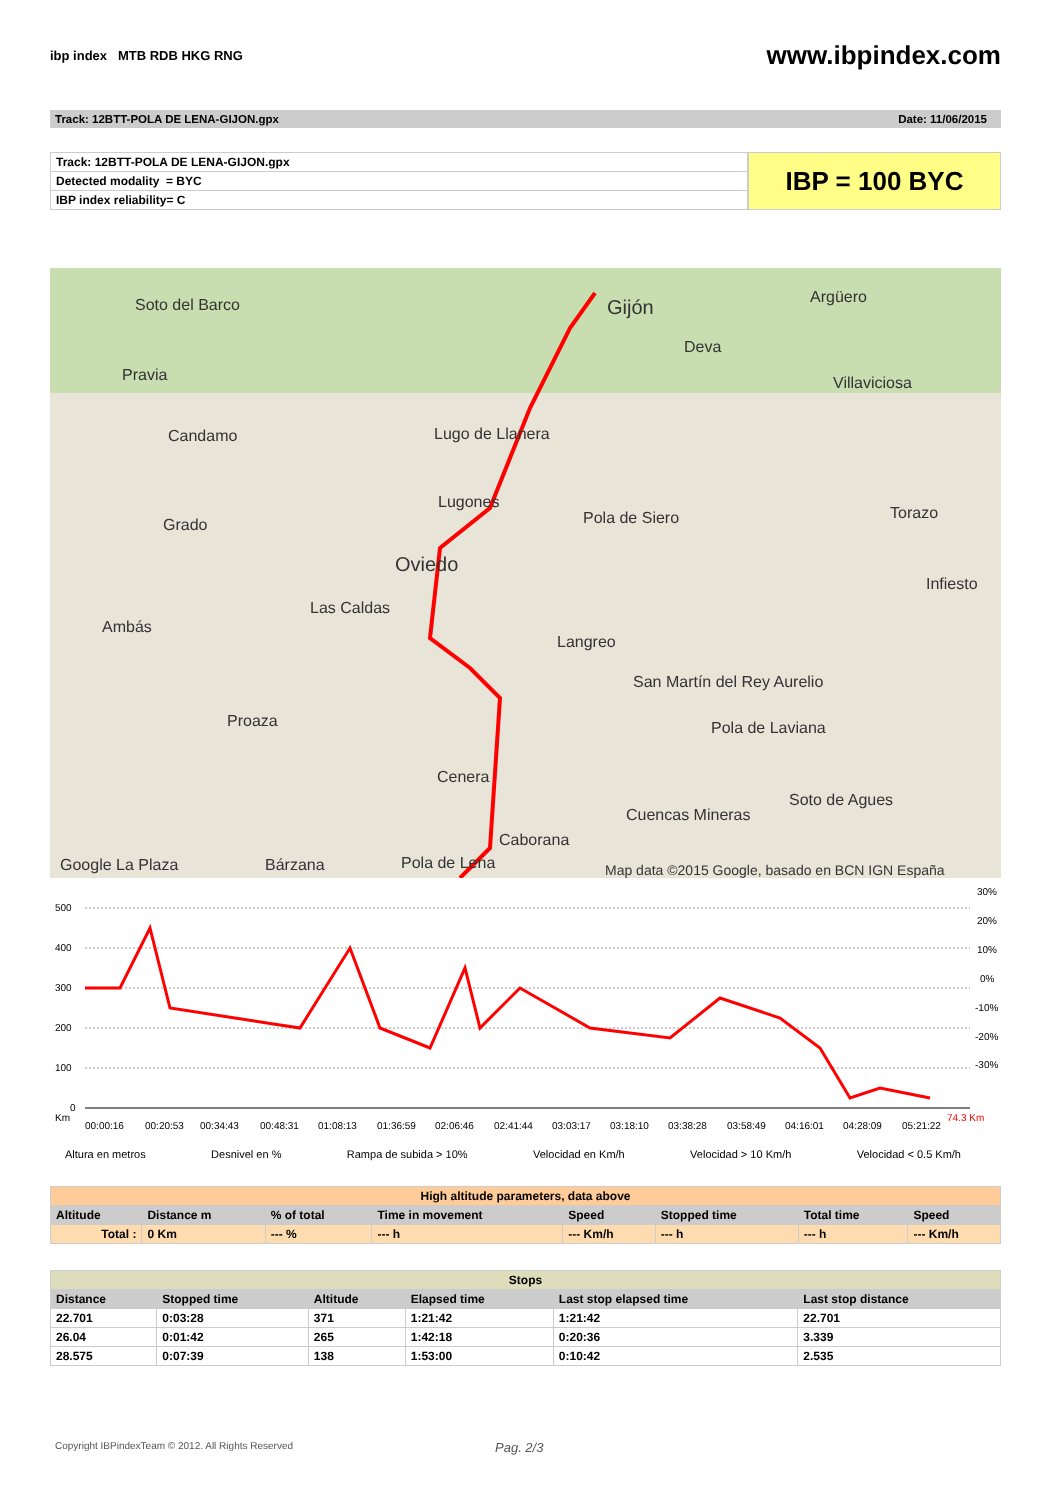ibp index MTB RDB HKG RNG
www.ibpindex.com
Track: 12BTT-POLA DE LENA-GIJON.gpx Date: 11/06/2015
| Track: 12BTT-POLA DE LENA-GIJON.gpx |
| Detected modality = BYC |
| IBP index reliability= C |
IBP = 100 BYC
Soto del Barco Gijón Argüero
Pravia
Deva
Villaviciosa
Candamo Lugo de Llanera
Lugones
Pola de Siero Torazo
Grado
Oviedo
Infiesto
Las Caldas
Ambás
Langreo
San Martín del Rey Aurelio
Proaza Pola de Laviana
Cenera
Soto de Agues
Cuencas Mineras
Caborana
Google La Plaza Bárzana Pola de Lena Map data ©2015 Google, basado en BCN IGN España
500
400
300
200
100
0
Km
00:00:16
00:20:53
00:34:43
00:48:31
01:08:13
01:36:59
02:06:46
02:41:44
03:03:17
03:18:10
03:38:28
03:58:49
04:16:01
04:28:09
05:21:22
74.3 Km
30%
20%
10%
0%
-10%
-20%
-30%
Altura en metros Desnivel en % Rampa de subida > 10% Velocidad en Km/h Velocidad > 10 Km/h Velocidad < 0.5 Km/h
| High altitude parameters, data above | | | | | | | |
| --- | --- | --- | --- | --- | --- | --- | --- |
| Altitude | Distance m | % of total | Time in movement | Speed | Stopped time | Total time | Speed |
| Total : | 0 Km | --- % | --- h | --- Km/h | --- h | --- h | --- Km/h |
| Stops | | | | | |
| --- | --- | --- | --- | --- | --- |
| Distance | Stopped time | Altitude | Elapsed time | Last stop elapsed time | Last stop distance |
| 22.701 | 0:03:28 | 371 | 1:21:42 | 1:21:42 | 22.701 |
| 26.04 | 0:01:42 | 265 | 1:42:18 | 0:20:36 | 3.339 |
| 28.575 | 0:07:39 | 138 | 1:53:00 | 0:10:42 | 2.535 |
Copyright IBPindexTeam © 2012. All Rights Reserved Pag. 2/3